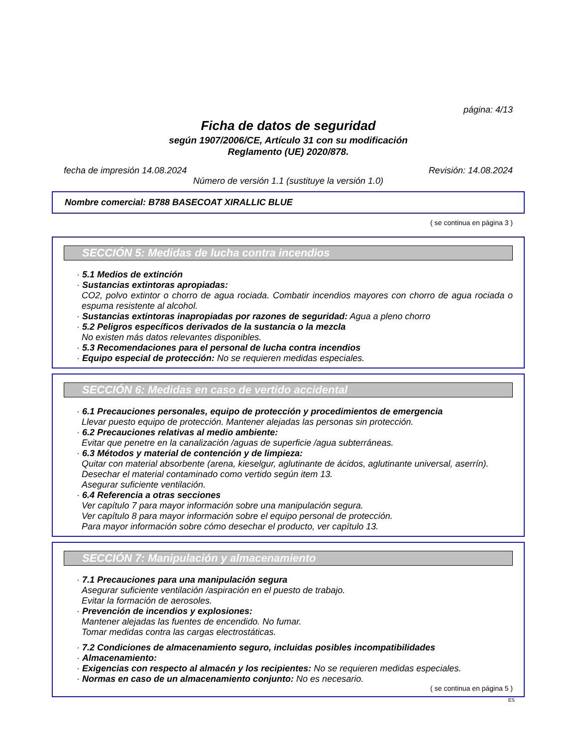página: 4/13
Ficha de datos de seguridad
según 1907/2006/CE, Artículo 31 con su modificación
Reglamento (UE) 2020/878.
fecha de impresión 14.08.2024 Revisión: 14.08.2024
Número de versión 1.1 (sustituye la versión 1.0)
Nombre comercial: B788 BASECOAT XIRALLIC BLUE
( se continua en página 3 )
SECCIÓN 5: Medidas de lucha contra incendios
· 5.1 Medios de extinción
· Sustancias extintoras apropiadas:
CO2, polvo extintor o chorro de agua rociada. Combatir incendios mayores con chorro de agua rociada o espuma resistente al alcohol.
· Sustancias extintoras inapropiadas por razones de seguridad: Agua a pleno chorro
· 5.2 Peligros específicos derivados de la sustancia o la mezcla
No existen más datos relevantes disponibles.
· 5.3 Recomendaciones para el personal de lucha contra incendios
· Equipo especial de protección: No se requieren medidas especiales.
SECCIÓN 6: Medidas en caso de vertido accidental
· 6.1 Precauciones personales, equipo de protección y procedimientos de emergencia
Llevar puesto equipo de protección. Mantener alejadas las personas sin protección.
· 6.2 Precauciones relativas al medio ambiente:
Evitar que penetre en la canalización /aguas de superficie /agua subterráneas.
· 6.3 Métodos y material de contención y de limpieza:
Quitar con material absorbente (arena, kieselgur, aglutinante de ácidos, aglutinante universal, aserrín).
Desechar el material contaminado como vertido según item 13.
Asegurar suficiente ventilación.
· 6.4 Referencia a otras secciones
Ver capítulo 7 para mayor información sobre una manipulación segura.
Ver capítulo 8 para mayor información sobre el equipo personal de protección.
Para mayor información sobre cómo desechar el producto, ver capítulo 13.
SECCIÓN 7: Manipulación y almacenamiento
· 7.1 Precauciones para una manipulación segura
Asegurar suficiente ventilación /aspiración en el puesto de trabajo.
Evitar la formación de aerosoles.
· Prevención de incendios y explosiones:
Mantener alejadas las fuentes de encendido. No fumar.
Tomar medidas contra las cargas electrostáticas.
· 7.2 Condiciones de almacenamiento seguro, incluidas posibles incompatibilidades
· Almacenamiento:
· Exigencias con respecto al almacén y los recipientes: No se requieren medidas especiales.
· Normas en caso de un almacenamiento conjunto: No es necesario.
( se continua en página 5 )
ES